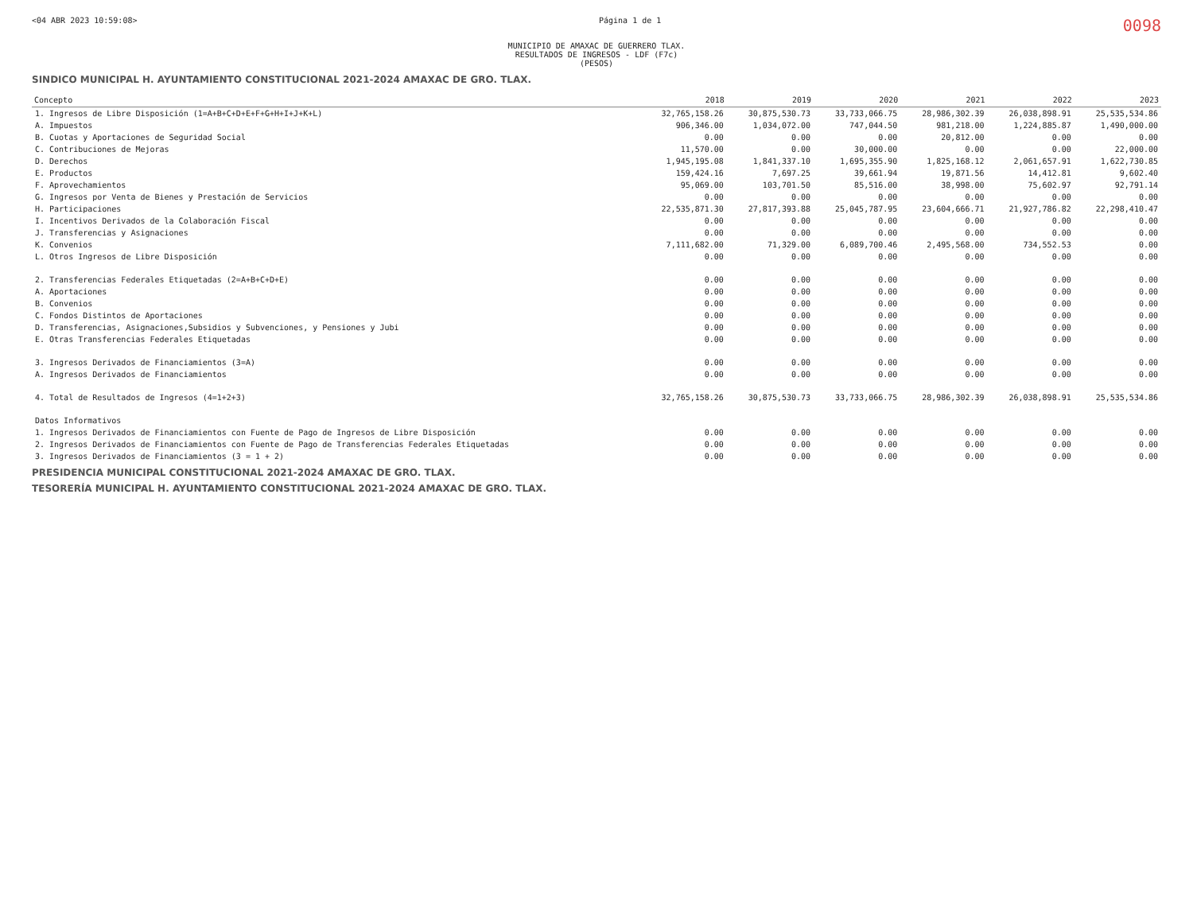<04 ABR 2023 10:59:08> Página 1 de 1 0098
MUNICIPIO DE AMAXAC DE GUERRERO TLAX.
RESULTADOS DE INGRESOS - LDF (F7c)
(PESOS)
SINDICO MUNICIPAL H. AYUNTAMIENTO CONSTITUCIONAL 2021-2024 AMAXAC DE GRO. TLAX.
| Concepto | 2018 | 2019 | 2020 | 2021 | 2022 | 2023 |
| --- | --- | --- | --- | --- | --- | --- |
| 1. Ingresos de Libre Disposición (1=A+B+C+D+E+F+G+H+I+J+K+L) | 32,765,158.26 | 30,875,530.73 | 33,733,066.75 | 28,986,302.39 | 26,038,898.91 | 25,535,534.86 |
| A. Impuestos | 906,346.00 | 1,034,072.00 | 747,044.50 | 981,218.00 | 1,224,885.87 | 1,490,000.00 |
| B. Cuotas y Aportaciones de Seguridad Social | 0.00 | 0.00 | 0.00 | 20,812.00 | 0.00 | 0.00 |
| C. Contribuciones de Mejoras | 11,570.00 | 0.00 | 30,000.00 | 0.00 | 0.00 | 22,000.00 |
| D. Derechos | 1,945,195.08 | 1,841,337.10 | 1,695,355.90 | 1,825,168.12 | 2,061,657.91 | 1,622,730.85 |
| E. Productos | 159,424.16 | 7,697.25 | 39,661.94 | 19,871.56 | 14,412.81 | 9,602.40 |
| F. Aprovechamientos | 95,069.00 | 103,701.50 | 85,516.00 | 38,998.00 | 75,602.97 | 92,791.14 |
| G. Ingresos por Venta de Bienes y Prestación de Servicios | 0.00 | 0.00 | 0.00 | 0.00 | 0.00 | 0.00 |
| H. Participaciones | 22,535,871.30 | 27,817,393.88 | 25,045,787.95 | 23,604,666.71 | 21,927,786.82 | 22,298,410.47 |
| I. Incentivos Derivados de la Colaboración Fiscal | 0.00 | 0.00 | 0.00 | 0.00 | 0.00 | 0.00 |
| J. Transferencias y Asignaciones | 0.00 | 0.00 | 0.00 | 0.00 | 0.00 | 0.00 |
| K. Convenios | 7,111,682.00 | 71,329.00 | 6,089,700.46 | 2,495,568.00 | 734,552.53 | 0.00 |
| L. Otros Ingresos de Libre Disposición | 0.00 | 0.00 | 0.00 | 0.00 | 0.00 | 0.00 |
| 2. Transferencias Federales Etiquetadas (2=A+B+C+D+E) | 0.00 | 0.00 | 0.00 | 0.00 | 0.00 | 0.00 |
| A. Aportaciones | 0.00 | 0.00 | 0.00 | 0.00 | 0.00 | 0.00 |
| B. Convenios | 0.00 | 0.00 | 0.00 | 0.00 | 0.00 | 0.00 |
| C. Fondos Distintos de Aportaciones | 0.00 | 0.00 | 0.00 | 0.00 | 0.00 | 0.00 |
| D. Transferencias, Asignaciones,Subsidios y Subvenciones, y Pensiones y Jubi | 0.00 | 0.00 | 0.00 | 0.00 | 0.00 | 0.00 |
| E. Otras Transferencias Federales Etiquetadas | 0.00 | 0.00 | 0.00 | 0.00 | 0.00 | 0.00 |
| 3. Ingresos Derivados de Financiamientos (3=A) | 0.00 | 0.00 | 0.00 | 0.00 | 0.00 | 0.00 |
| A. Ingresos Derivados de Financiamientos | 0.00 | 0.00 | 0.00 | 0.00 | 0.00 | 0.00 |
| 4. Total de Resultados de Ingresos (4=1+2+3) | 32,765,158.26 | 30,875,530.73 | 33,733,066.75 | 28,986,302.39 | 26,038,898.91 | 25,535,534.86 |
| Datos Informativos | | | | | | |
| 1. Ingresos Derivados de Financiamientos con Fuente de Pago de Ingresos de Libre Disposición | 0.00 | 0.00 | 0.00 | 0.00 | 0.00 | 0.00 |
| 2. Ingresos Derivados de Financiamientos con Fuente de Pago de Transferencias Federales Etiquetadas | 0.00 | 0.00 | 0.00 | 0.00 | 0.00 | 0.00 |
| 3. Ingresos Derivados de Financiamientos (3 = 1 + 2) | 0.00 | 0.00 | 0.00 | 0.00 | 0.00 | 0.00 |
PRESIDENCIA MUNICIPAL CONSTITUCIONAL 2021-2024 AMAXAC DE GRO. TLAX.
TESORERÍA MUNICIPAL H. AYUNTAMIENTO CONSTITUCIONAL 2021-2024 AMAXAC DE GRO. TLAX.